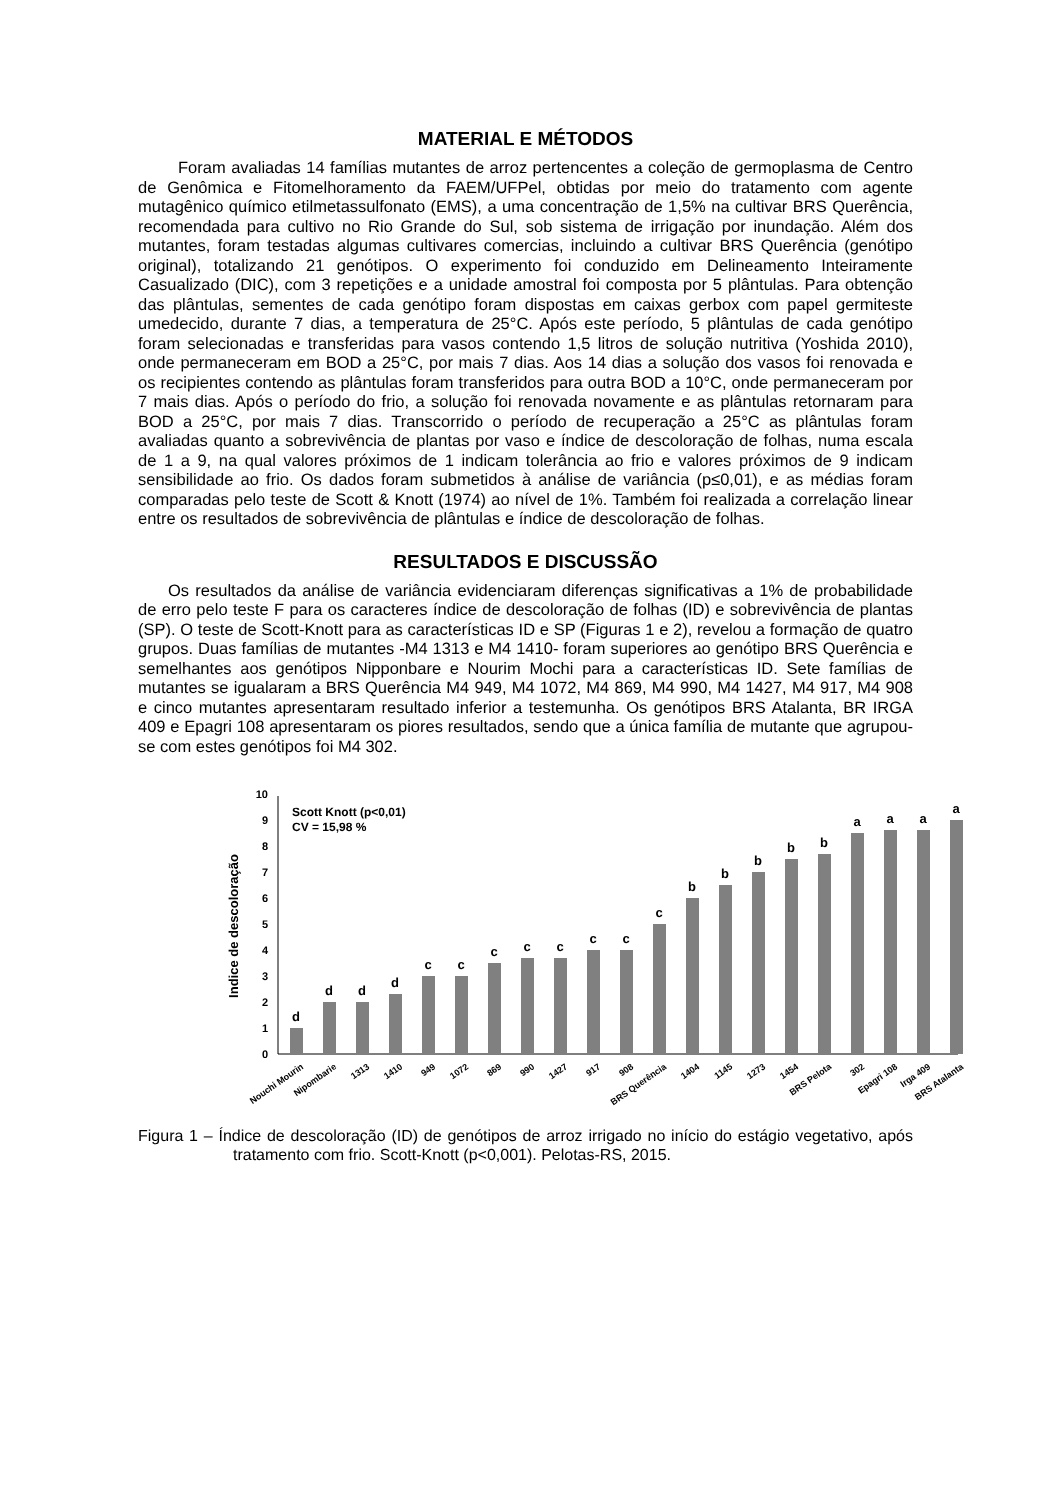MATERIAL E MÉTODOS
Foram avaliadas 14 famílias mutantes de arroz pertencentes a coleção de germoplasma de Centro de Genômica e Fitomelhoramento da FAEM/UFPel, obtidas por meio do tratamento com agente mutagênico químico etilmetassulfonato (EMS), a uma concentração de 1,5% na cultivar BRS Querência, recomendada para cultivo no Rio Grande do Sul, sob sistema de irrigação por inundação. Além dos mutantes, foram testadas algumas cultivares comercias, incluindo a cultivar BRS Querência (genótipo original), totalizando 21 genótipos. O experimento foi conduzido em Delineamento Inteiramente Casualizado (DIC), com 3 repetições e a unidade amostral foi composta por 5 plântulas. Para obtenção das plântulas, sementes de cada genótipo foram dispostas em caixas gerbox com papel germiteste umedecido, durante 7 dias, a temperatura de 25°C. Após este período, 5 plântulas de cada genótipo foram selecionadas e transferidas para vasos contendo 1,5 litros de solução nutritiva (Yoshida 2010), onde permaneceram em BOD a 25°C, por mais 7 dias. Aos 14 dias a solução dos vasos foi renovada e os recipientes contendo as plântulas foram transferidos para outra BOD a 10°C, onde permaneceram por 7 mais dias. Após o período do frio, a solução foi renovada novamente e as plântulas retornaram para BOD a 25°C, por mais 7 dias. Transcorrido o período de recuperação a 25°C as plântulas foram avaliadas quanto a sobrevivência de plantas por vaso e índice de descoloração de folhas, numa escala de 1 a 9, na qual valores próximos de 1 indicam tolerância ao frio e valores próximos de 9 indicam sensibilidade ao frio. Os dados foram submetidos à análise de variância (p≤0,01), e as médias foram comparadas pelo teste de Scott & Knott (1974) ao nível de 1%. Também foi realizada a correlação linear entre os resultados de sobrevivência de plântulas e índice de descoloração de folhas.
RESULTADOS E DISCUSSÃO
Os resultados da análise de variância evidenciaram diferenças significativas a 1% de probabilidade de erro pelo teste F para os caracteres índice de descoloração de folhas (ID) e sobrevivência de plantas (SP). O teste de Scott-Knott para as características ID e SP (Figuras 1 e 2), revelou a formação de quatro grupos. Duas famílias de mutantes -M4 1313 e M4 1410- foram superiores ao genótipo BRS Querência e semelhantes aos genótipos Nipponbare e Nourim Mochi para a características ID. Sete famílias de mutantes se igualaram a BRS Querência M4 949, M4 1072, M4 869, M4 990, M4 1427, M4 917, M4 908 e cinco mutantes apresentaram resultado inferior a testemunha. Os genótipos BRS Atalanta, BR IRGA 409 e Epagri 108 apresentaram os piores resultados, sendo que a única família de mutante que agrupou-se com estes genótipos foi M4 302.
Indice de descoloração
0
1
2
3
4
5
6
7
8
9
10
Scott Knott (p<0,01)
CV = 15,98 %
d
d
d
d
c
c
c
c
c
c
c
c
b
b
b
b
b
a
a
a
a
Nouchi Mourin
Nipombarie
1313
1410
949
1072
869
990
1427
917
908
BRS Querência
1404
1145
1273
1454
BRS Pelota
302
Epagri 108
Irga 409
BRS Atalanta
Figura 1 – Índice de descoloração (ID) de genótipos de arroz irrigado no início do estágio vegetativo, após tratamento com frio. Scott-Knott (p<0,001). Pelotas-RS, 2015.